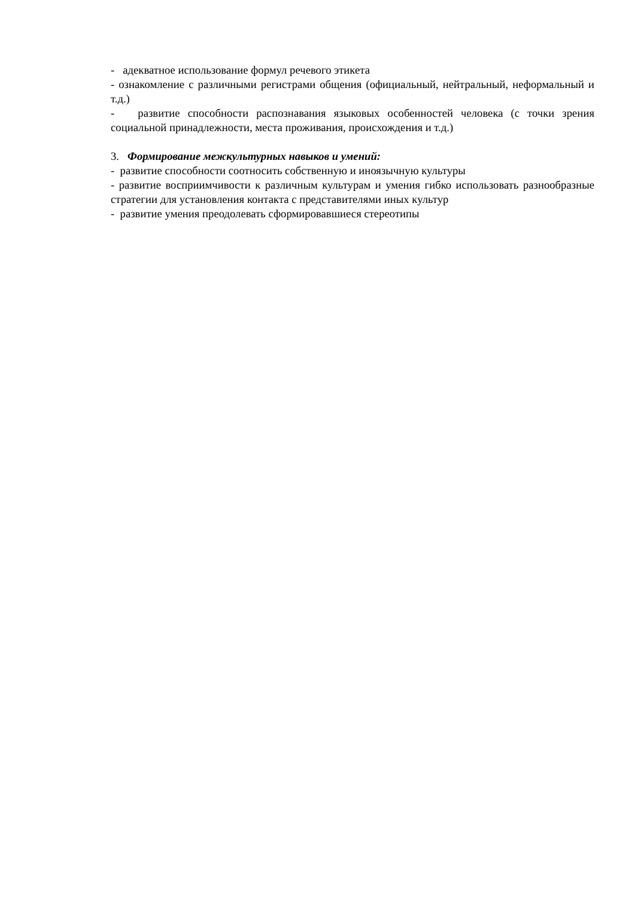- адекватное использование формул речевого этикета
- ознакомление с различными регистрами общения (официальный, нейтральный, неформальный и т.д.)
- развитие способности распознавания языковых особенностей человека (с точки зрения социальной принадлежности, места проживания, происхождения и т.д.)
3. Формирование межкультурных навыков и умений:
- развитие способности соотносить собственную и иноязычную культуры
- развитие восприимчивости к различным культурам и умения гибко использовать разнообразные стратегии для установления контакта с представителями иных культур
- развитие умения преодолевать сформировавшиеся стереотипы